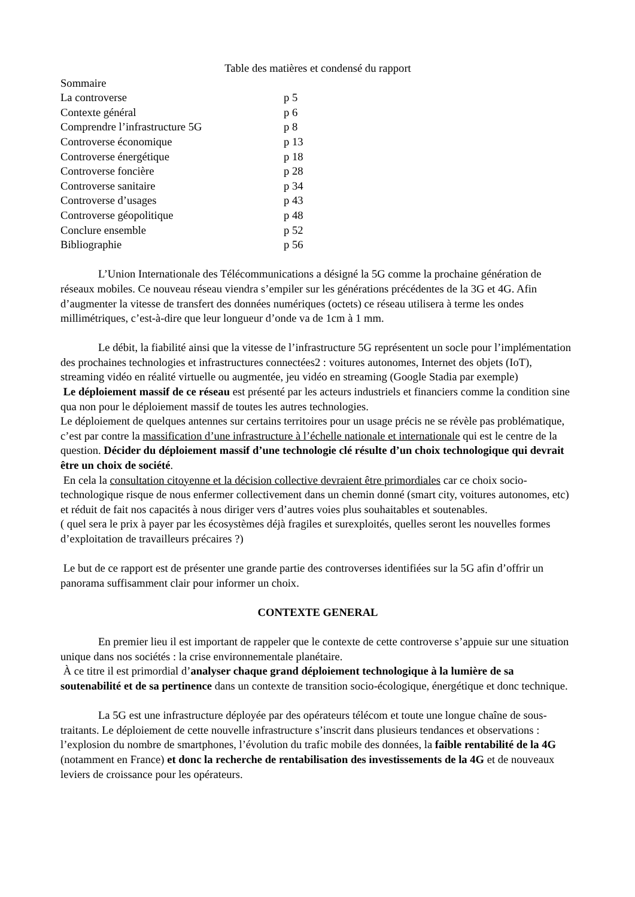Table des matières et condensé du rapport
Sommaire
La controverse p 5 Contexte général p 6 Comprendre l’infrastructure 5G p 8 Controverse économique p 13 Controverse énergétique p 18 Controverse foncière p 28 Controverse sanitaire p 34 Controverse d’usages p 43 Controverse géopolitique p 48 Conclure ensemble p 52 Bibliographie p 56
L’Union Internationale des Télécommunications a désigné la 5G comme la prochaine génération de réseaux mobiles. Ce nouveau réseau viendra s’empiler sur les générations précédentes de la 3G et 4G. Afin d’augmenter la vitesse de transfert des données numériques (octets) ce réseau utilisera à terme les ondes millimétriques, c’est-à-dire que leur longueur d’onde va de 1cm à 1 mm.
Le débit, la fiabilité ainsi que la vitesse de l’infrastructure 5G représentent un socle pour l’implémentation des prochaines technologies et infrastructures connectées2 : voitures autonomes, Internet des objets (IoT), streaming vidéo en réalité virtuelle ou augmentée, jeu vidéo en streaming (Google Stadia par exemple)
Le déploiement massif de ce réseau est présenté par les acteurs industriels et financiers comme la condition sine qua non pour le déploiement massif de toutes les autres technologies.
Le déploiement de quelques antennes sur certains territoires pour un usage précis ne se révèle pas problématique, c’est par contre la massification d’une infrastructure à l’échelle nationale et internationale qui est le centre de la question. Décider du déploiement massif d’une technologie clé résulte d’un choix technologique qui devrait être un choix de société.
En cela la consultation citoyenne et la décision collective devraient être primordiales car ce choix socio-technologique risque de nous enfermer collectivement dans un chemin donné (smart city, voitures autonomes, etc) et réduit de fait nos capacités à nous diriger vers d’autres voies plus souhaitables et soutenables.
( quel sera le prix à payer par les écosystèmes déjà fragiles et surexploités, quelles seront les nouvelles formes d’exploitation de travailleurs précaires ?)
Le but de ce rapport est de présenter une grande partie des controverses identifiées sur la 5G afin d’offrir un panorama suffisamment clair pour informer un choix.
CONTEXTE GENERAL
En premier lieu il est important de rappeler que le contexte de cette controverse s’appuie sur une situation unique dans nos sociétés : la crise environnementale planétaire.
À ce titre il est primordial d’analyser chaque grand déploiement technologique à la lumière de sa soutenabilité et de sa pertinence dans un contexte de transition socio-écologique, énergétique et donc technique.
La 5G est une infrastructure déployée par des opérateurs télécom et toute une longue chaîne de sous-traitants. Le déploiement de cette nouvelle infrastructure s’inscrit dans plusieurs tendances et observations : l’explosion du nombre de smartphones, l’évolution du trafic mobile des données, la faible rentabilité de la 4G (notamment en France) et donc la recherche de rentabilisation des investissements de la 4G et de nouveaux leviers de croissance pour les opérateurs.